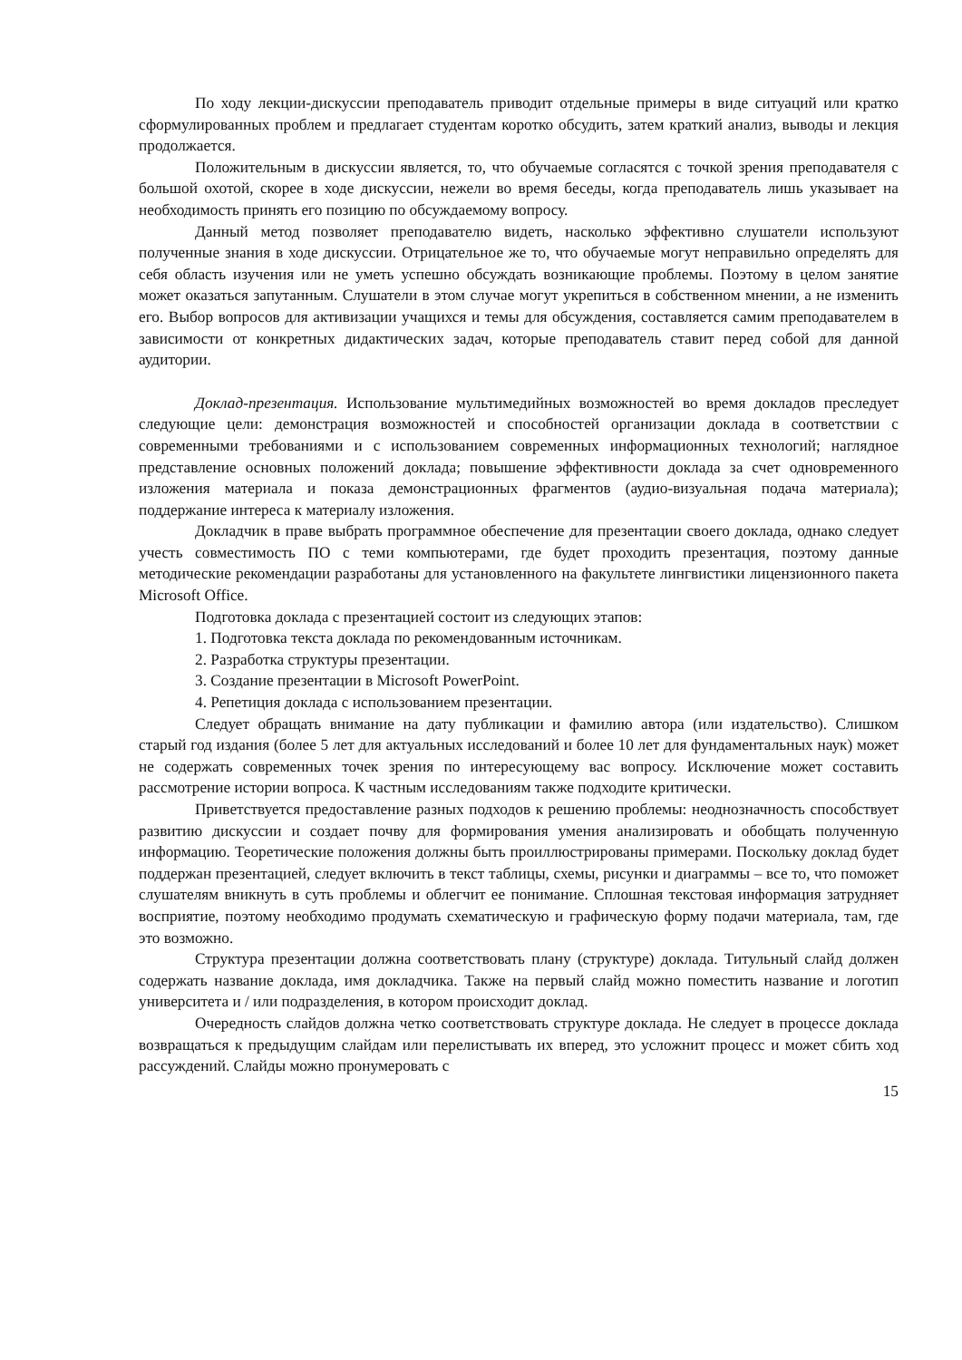По ходу лекции-дискуссии преподаватель приводит отдельные примеры в виде ситуаций или кратко сформулированных проблем и предлагает студентам коротко обсудить, затем краткий анализ, выводы и лекция продолжается.
Положительным в дискуссии является, то, что обучаемые согласятся с точкой зрения преподавателя с большой охотой, скорее в ходе дискуссии, нежели во время беседы, когда преподаватель лишь указывает на необходимость принять его позицию по обсуждаемому вопросу.
Данный метод позволяет преподавателю видеть, насколько эффективно слушатели используют полученные знания в ходе дискуссии. Отрицательное же то, что обучаемые могут неправильно определять для себя область изучения или не уметь успешно обсуждать возникающие проблемы. Поэтому в целом занятие может оказаться запутанным. Слушатели в этом случае могут укрепиться в собственном мнении, а не изменить его. Выбор вопросов для активизации учащихся и темы для обсуждения, составляется самим преподавателем в зависимости от конкретных дидактических задач, которые преподаватель ставит перед собой для данной аудитории.
Доклад-презентация. Использование мультимедийных возможностей во время докладов преследует следующие цели: демонстрация возможностей и способностей организации доклада в соответствии с современными требованиями и с использованием современных информационных технологий; наглядное представление основных положений доклада; повышение эффективности доклада за счет одновременного изложения материала и показа демонстрационных фрагментов (аудио-визуальная подача материала); поддержание интереса к материалу изложения.
Докладчик в праве выбрать программное обеспечение для презентации своего доклада, однако следует учесть совместимость ПО с теми компьютерами, где будет проходить презентация, поэтому данные методические рекомендации разработаны для установленного на факультете лингвистики лицензионного пакета Microsoft Office.
Подготовка доклада с презентацией состоит из следующих этапов:
1. Подготовка текста доклада по рекомендованным источникам.
2. Разработка структуры презентации.
3. Создание презентации в Microsoft PowerPoint.
4. Репетиция доклада с использованием презентации.
Следует обращать внимание на дату публикации и фамилию автора (или издательство). Слишком старый год издания (более 5 лет для актуальных исследований и более 10 лет для фундаментальных наук) может не содержать современных точек зрения по интересующему вас вопросу. Исключение может составить рассмотрение истории вопроса. К частным исследованиям также подходите критически.
Приветствуется предоставление разных подходов к решению проблемы: неоднозначность способствует развитию дискуссии и создает почву для формирования умения анализировать и обобщать полученную информацию. Теоретические положения должны быть проиллюстрированы примерами. Поскольку доклад будет поддержан презентацией, следует включить в текст таблицы, схемы, рисунки и диаграммы – все то, что поможет слушателям вникнуть в суть проблемы и облегчит ее понимание. Сплошная текстовая информация затрудняет восприятие, поэтому необходимо продумать схематическую и графическую форму подачи материала, там, где это возможно.
Структура презентации должна соответствовать плану (структуре) доклада. Титульный слайд должен содержать название доклада, имя докладчика. Также на первый слайд можно поместить название и логотип университета и / или подразделения, в котором происходит доклад.
Очередность слайдов должна четко соответствовать структуре доклада. Не следует в процессе доклада возвращаться к предыдущим слайдам или перелистывать их вперед, это усложнит процесс и может сбить ход рассуждений. Слайды можно пронумеровать с
15